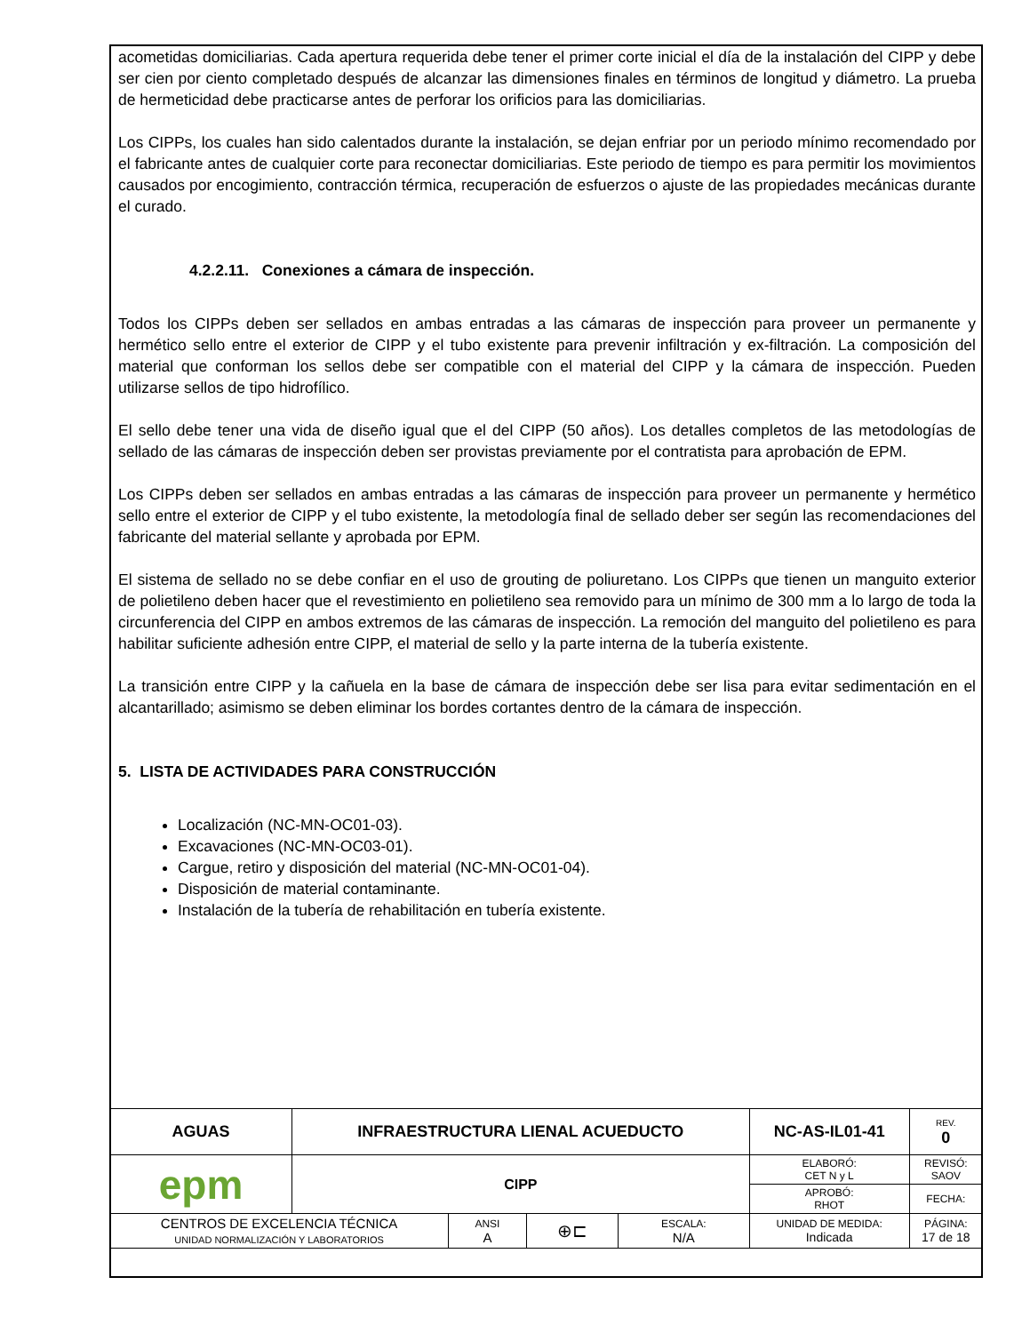acometidas domiciliarias. Cada apertura requerida debe tener el primer corte inicial el día de la instalación del CIPP y debe ser cien por ciento completado después de alcanzar las dimensiones finales en términos de longitud y diámetro. La prueba de hermeticidad debe practicarse antes de perforar los orificios para las domiciliarias.
Los CIPPs, los cuales han sido calentados durante la instalación, se dejan enfriar por un periodo mínimo recomendado por el fabricante antes de cualquier corte para reconectar domiciliarias. Este periodo de tiempo es para permitir los movimientos causados por encogimiento, contracción térmica, recuperación de esfuerzos o ajuste de las propiedades mecánicas durante el curado.
4.2.2.11. Conexiones a cámara de inspección.
Todos los CIPPs deben ser sellados en ambas entradas a las cámaras de inspección para proveer un permanente y hermético sello entre el exterior de CIPP y el tubo existente para prevenir infiltración y ex-filtración. La composición del material que conforman los sellos debe ser compatible con el material del CIPP y la cámara de inspección. Pueden utilizarse sellos de tipo hidrofílico.
El sello debe tener una vida de diseño igual que el del CIPP (50 años). Los detalles completos de las metodologías de sellado de las cámaras de inspección deben ser provistas previamente por el contratista para aprobación de EPM.
Los CIPPs deben ser sellados en ambas entradas a las cámaras de inspección para proveer un permanente y hermético sello entre el exterior de CIPP y el tubo existente, la metodología final de sellado deber ser según las recomendaciones del fabricante del material sellante y aprobada por EPM.
El sistema de sellado no se debe confiar en el uso de grouting de poliuretano. Los CIPPs que tienen un manguito exterior de polietileno deben hacer que el revestimiento en polietileno sea removido para un mínimo de 300 mm a lo largo de toda la circunferencia del CIPP en ambos extremos de las cámaras de inspección. La remoción del manguito del polietileno es para habilitar suficiente adhesión entre CIPP, el material de sello y la parte interna de la tubería existente.
La transición entre CIPP y la cañuela en la base de cámara de inspección debe ser lisa para evitar sedimentación en el alcantarillado; asimismo se deben eliminar los bordes cortantes dentro de la cámara de inspección.
5. LISTA DE ACTIVIDADES PARA CONSTRUCCIÓN
Localización (NC-MN-OC01-03).
Excavaciones (NC-MN-OC03-01).
Cargue, retiro y disposición del material (NC-MN-OC01-04).
Disposición de material contaminante.
Instalación de la tubería de rehabilitación en tubería existente.
| AGUAS | INFRAESTRUCTURA LIENAL ACUEDUCTO | | | | NC-AS-IL01-41 | REV. 0 |
| epm | CIPP | | | | ELABORÓ: CET N y L | REVISÓ: SAOV |
| | | | | | APROBÓ: RHOT | FECHA: |
| CENTROS DE EXCELENCIA TÉCNICA UNIDAD NORMALIZACIÓN Y LABORATORIOS | | ANSI A | ⊕⊏ | ESCALA: N/A | UNIDAD DE MEDIDA: Indicada | PÁGINA: 17 de 18 |